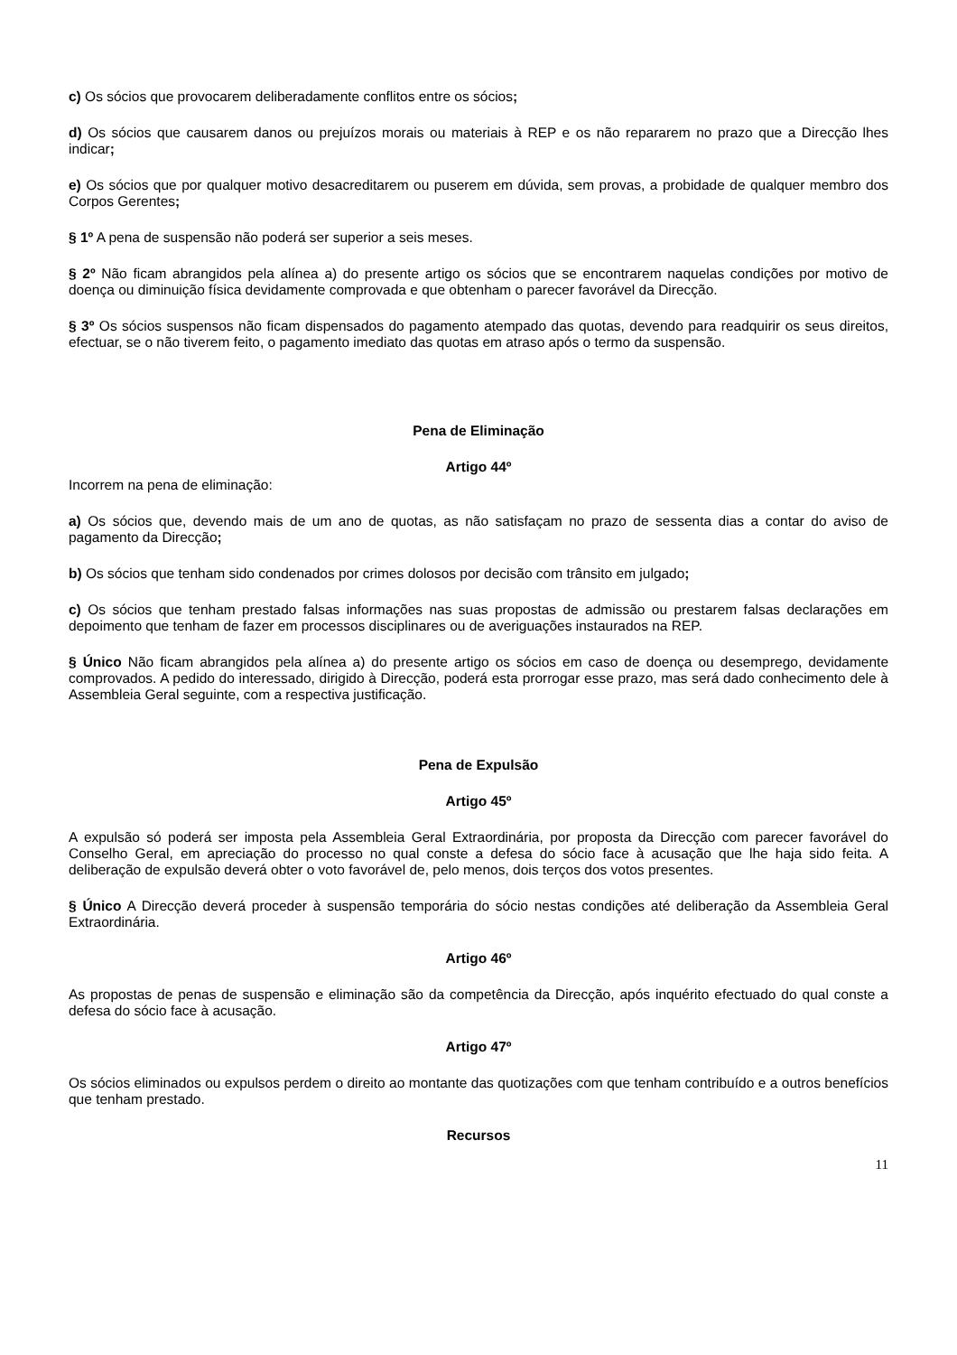c) Os sócios que provocarem deliberadamente conflitos entre os sócios;
d) Os sócios que causarem danos ou prejuízos morais ou materiais à REP e os não repararem no prazo que a Direcção lhes indicar;
e) Os sócios que por qualquer motivo desacreditarem ou puserem em dúvida, sem provas, a probidade de qualquer membro dos Corpos Gerentes;
§ 1º A pena de suspensão não poderá ser superior a seis meses.
§ 2º Não ficam abrangidos pela alínea a) do presente artigo os sócios que se encontrarem naquelas condições por motivo de doença ou diminuição física devidamente comprovada e que obtenham o parecer favorável da Direcção.
§ 3º Os sócios suspensos não ficam dispensados do pagamento atempado das quotas, devendo para readquirir os seus direitos, efectuar, se o não tiverem feito, o pagamento imediato das quotas em atraso após o termo da suspensão.
Pena de Eliminação
Artigo 44º
Incorrem na pena de eliminação:
a) Os sócios que, devendo mais de um ano de quotas, as não satisfaçam no prazo de sessenta dias a contar do aviso de pagamento da Direcção;
b) Os sócios que tenham sido condenados por crimes dolosos por decisão com trânsito em julgado;
c) Os sócios que tenham prestado falsas informações nas suas propostas de admissão ou prestarem falsas declarações em depoimento que tenham de fazer em processos disciplinares ou de averiguações instaurados na REP.
§ Único Não ficam abrangidos pela alínea a) do presente artigo os sócios em caso de doença ou desemprego, devidamente comprovados. A pedido do interessado, dirigido à Direcção, poderá esta prorrogar esse prazo, mas será dado conhecimento dele à Assembleia Geral seguinte, com a respectiva justificação.
Pena de Expulsão
Artigo 45º
A expulsão só poderá ser imposta pela Assembleia Geral Extraordinária, por proposta da Direcção com parecer favorável do Conselho Geral, em apreciação do processo no qual conste a defesa do sócio face à acusação que lhe haja sido feita. A deliberação de expulsão deverá obter o voto favorável de, pelo menos, dois terços dos votos presentes.
§ Único A Direcção deverá proceder à suspensão temporária do sócio nestas condições até deliberação da Assembleia Geral Extraordinária.
Artigo 46º
As propostas de penas de suspensão e eliminação são da competência da Direcção, após inquérito efectuado do qual conste a defesa do sócio face à acusação.
Artigo 47º
Os sócios eliminados ou expulsos perdem o direito ao montante das quotizações com que tenham contribuído e a outros benefícios que tenham prestado.
Recursos
11